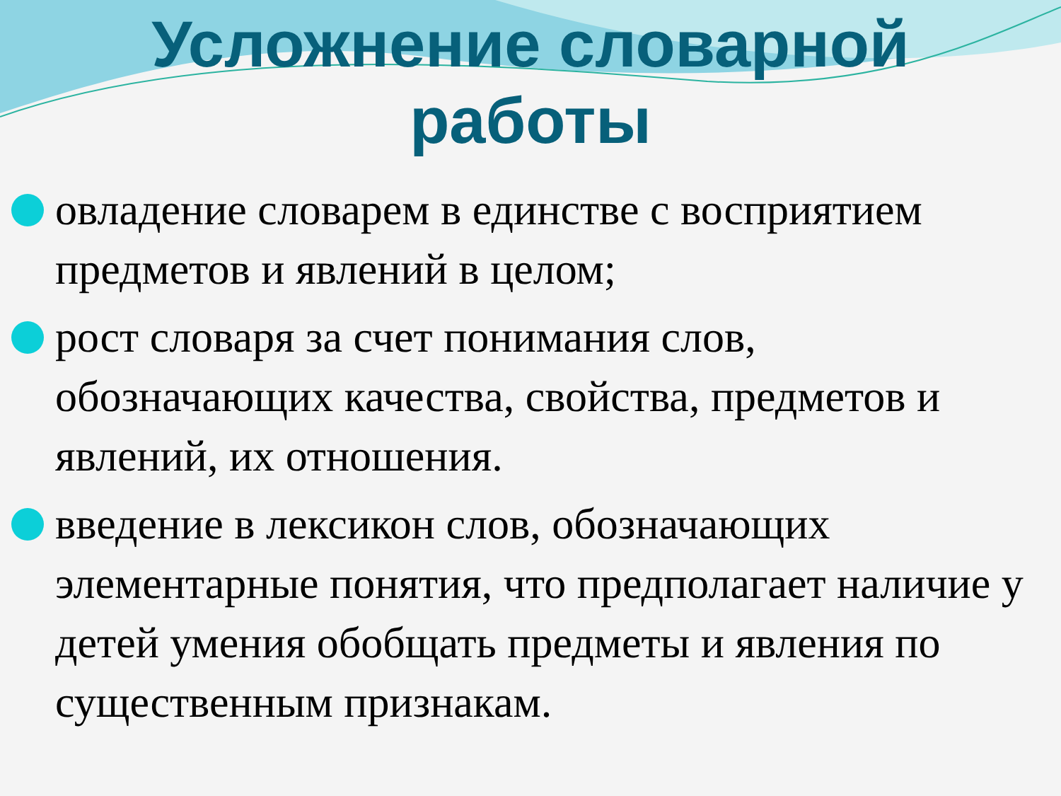Усложнение словарной
работы
овладение словарем в единстве с восприятием предметов и явлений в целом;
рост словаря за счет понимания слов, обозначающих качества, свойства, предметов и явлений, их отношения.
введение в лексикон слов, обозначающих элементарные понятия, что предполагает наличие у детей умения обобщать предметы и явления по существенным признакам.